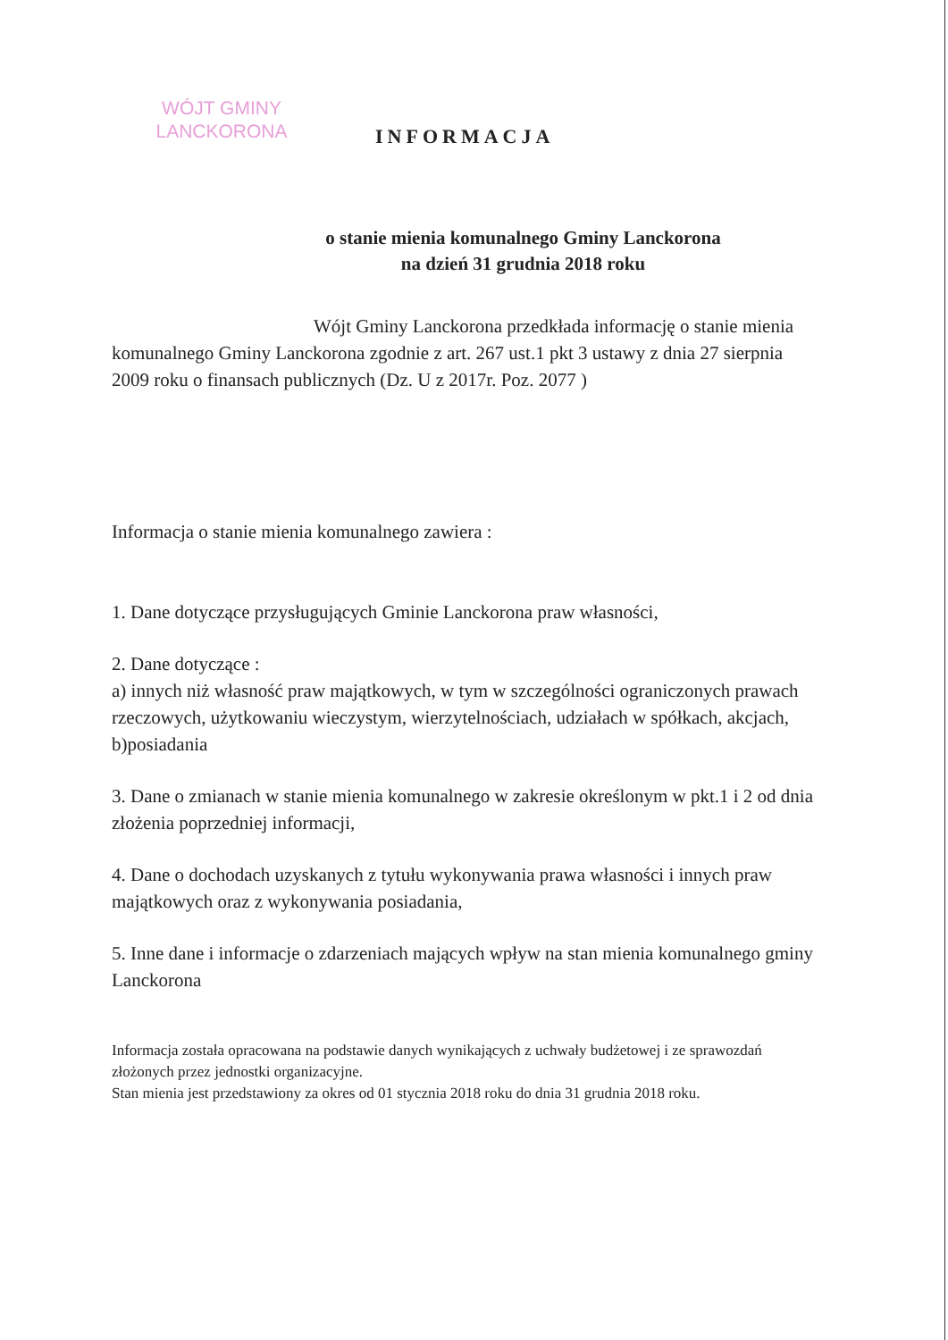WÓJT GMINY
LANCKORONA
INFORMACJA
o stanie mienia komunalnego Gminy Lanckorona
na dzień 31 grudnia 2018 roku
Wójt Gminy Lanckorona przedkłada informację o stanie mienia komunalnego Gminy Lanckorona zgodnie z art. 267 ust.1 pkt 3 ustawy z dnia 27 sierpnia 2009 roku o finansach publicznych (Dz. U z 2017r. Poz. 2077 )
Informacja o stanie mienia komunalnego zawiera :
1. Dane dotyczące przysługujących Gminie Lanckorona praw własności,
2. Dane dotyczące :
a) innych niż własność praw majątkowych, w tym w szczególności ograniczonych prawach rzeczowych, użytkowaniu wieczystym, wierzytelnościach, udziałach w spółkach, akcjach,
b)posiadania
3. Dane o zmianach w stanie mienia komunalnego w zakresie określonym w pkt.1 i 2 od dnia złożenia poprzedniej informacji,
4. Dane o dochodach uzyskanych z tytułu wykonywania prawa własności i innych praw majątkowych oraz z wykonywania posiadania,
5. Inne dane i informacje o zdarzeniach mających wpływ na stan mienia komunalnego gminy Lanckorona
Informacja została opracowana na podstawie danych wynikających z uchwały budżetowej i ze sprawozdań złożonych przez jednostki organizacyjne.
Stan mienia jest przedstawiony za okres od 01 stycznia 2018 roku do dnia 31 grudnia 2018 roku.